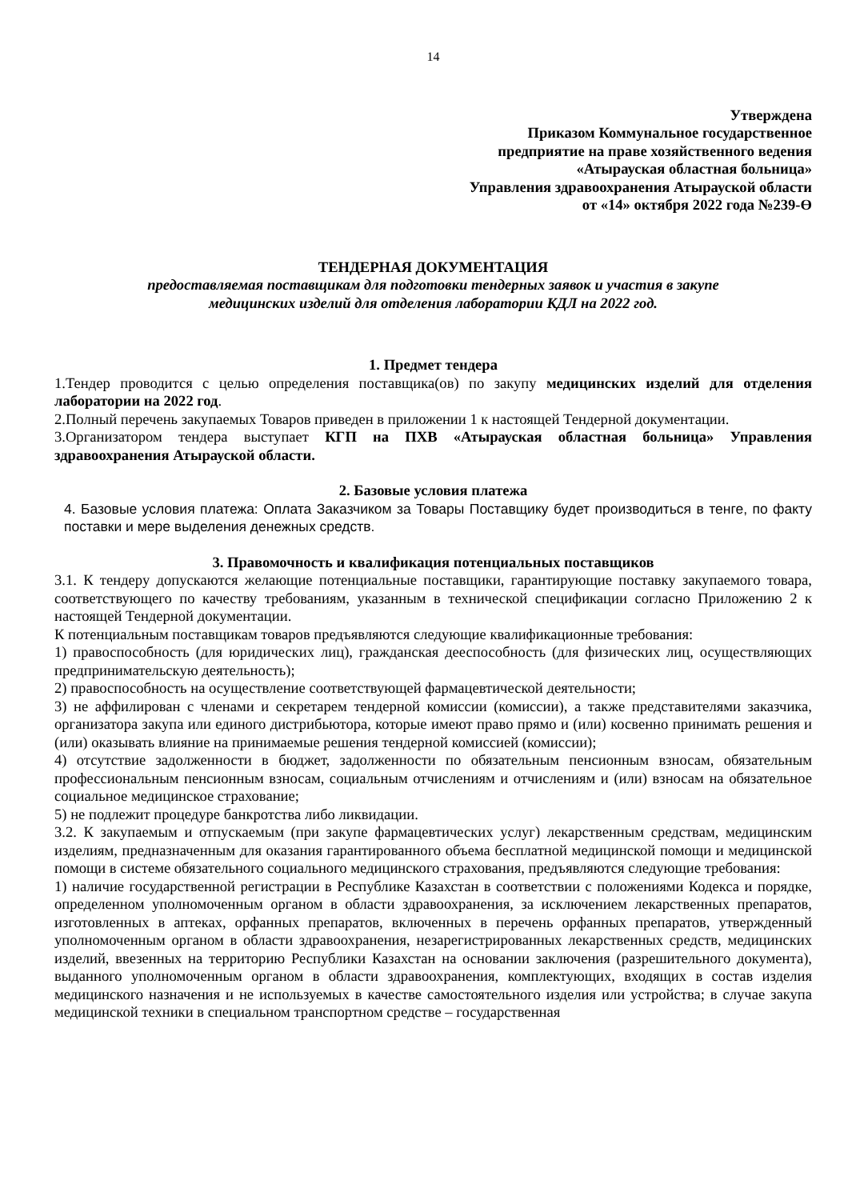14
Утверждена
Приказом Коммунальное государственное
предприятие на праве хозяйственного ведения
«Атырауская областная больница»
Управления здравоохранения Атырауской области
от «14» октября 2022 года №239-Ө
ТЕНДЕРНАЯ ДОКУМЕНТАЦИЯ
предоставляемая поставщикам для подготовки тендерных заявок и участия в закупе
медицинских изделий для отделения лаборатории КДЛ на 2022 год.
1. Предмет тендера
1.Тендер проводится с целью определения поставщика(ов) по закупу медицинских изделий для отделения лаборатории на 2022 год.
2.Полный перечень закупаемых Товаров приведен в приложении 1 к настоящей Тендерной документации.
3.Организатором тендера выступает КГП на ПХВ «Атырауская областная больница» Управления здравоохранения Атырауской области.
2. Базовые условия платежа
4. Базовые условия платежа: Оплата Заказчиком за Товары Поставщику будет производиться в тенге, по факту поставки и мере выделения денежных средств.
3. Правомочность и квалификация потенциальных поставщиков
3.1. К тендеру допускаются желающие потенциальные поставщики, гарантирующие поставку закупаемого товара, соответствующего по качеству требованиям, указанным в технической спецификации согласно Приложению 2 к настоящей Тендерной документации.
К потенциальным поставщикам товаров предъявляются следующие квалификационные требования:
1) правоспособность (для юридических лиц), гражданская дееспособность (для физических лиц, осуществляющих предпринимательскую деятельность);
2) правоспособность на осуществление соответствующей фармацевтической деятельности;
3) не аффилирован с членами и секретарем тендерной комиссии (комиссии), а также представителями заказчика, организатора закупа или единого дистрибьютора, которые имеют право прямо и (или) косвенно принимать решения и (или) оказывать влияние на принимаемые решения тендерной комиссией (комиссии);
4) отсутствие задолженности в бюджет, задолженности по обязательным пенсионным взносам, обязательным профессиональным пенсионным взносам, социальным отчислениям и отчислениям и (или) взносам на обязательное социальное медицинское страхование;
5) не подлежит процедуре банкротства либо ликвидации.
3.2. К закупаемым и отпускаемым (при закупе фармацевтических услуг) лекарственным средствам, медицинским изделиям, предназначенным для оказания гарантированного объема бесплатной медицинской помощи и медицинской помощи в системе обязательного социального медицинского страхования, предъявляются следующие требования:
1) наличие государственной регистрации в Республике Казахстан в соответствии с положениями Кодекса и порядке, определенном уполномоченным органом в области здравоохранения, за исключением лекарственных препаратов, изготовленных в аптеках, орфанных препаратов, включенных в перечень орфанных препаратов, утвержденный уполномоченным органом в области здравоохранения, незарегистрированных лекарственных средств, медицинских изделий, ввезенных на территорию Республики Казахстан на основании заключения (разрешительного документа), выданного уполномоченным органом в области здравоохранения, комплектующих, входящих в состав изделия медицинского назначения и не используемых в качестве самостоятельного изделия или устройства; в случае закупа медицинской техники в специальном транспортном средстве – государственная